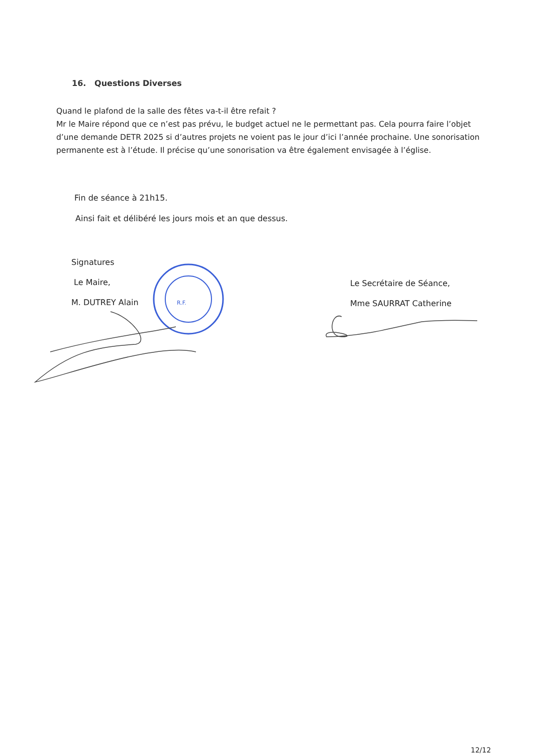16. Questions Diverses
Quand le plafond de la salle des fêtes va-t-il être refait ?
Mr le Maire répond que ce n’est pas prévu, le budget actuel ne le permettant pas. Cela pourra faire l’objet d’une demande DETR 2025 si d’autres projets ne voient pas le jour d’ici l’année prochaine. Une sonorisation permanente est à l’étude. Il précise qu’une sonorisation va être également envisagée à l’église.
Fin de séance à 21h15.
Ainsi fait et délibéré les jours mois et an que dessus.
Signatures
Le Maire,
M. DUTREY Alain
Le Secrétaire de Séance,
Mme SAURRAT Catherine
R.F.
12/12